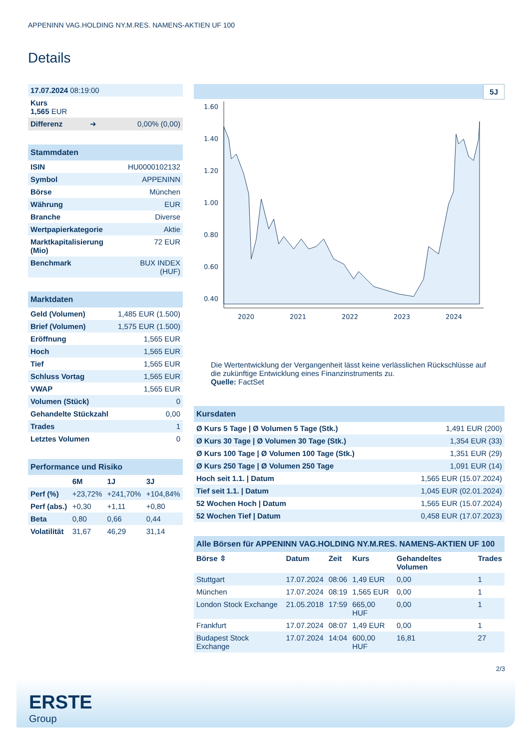APPENINN VAG.HOLDING NY.M.RES. NAMENS-AKTIEN UF 100
Details
| 17.07.2024 08:19:00 | | |
| Kurs 1,565 EUR | | |
| Differenz | ➜ | 0,00% (0,00) |
| Stammdaten | |
| --- | --- |
| ISIN | HU0000102132 |
| Symbol | APPENINN |
| Börse | München |
| Währung | EUR |
| Branche | Diverse |
| Wertpapierkategorie | Aktie |
| Marktkapitalisierung (Mio) | 72 EUR |
| Benchmark | BUX INDEX (HUF) |
| Marktdaten | |
| --- | --- |
| Geld (Volumen) | 1,485 EUR (1.500) |
| Brief (Volumen) | 1,575 EUR (1.500) |
| Eröffnung | 1,565 EUR |
| Hoch | 1,565 EUR |
| Tief | 1,565 EUR |
| Schluss Vortag | 1,565 EUR |
| VWAP | 1,565 EUR |
| Volumen (Stück) | 0 |
| Gehandelte Stückzahl | 0,00 |
| Trades | 1 |
| Letztes Volumen | 0 |
| Performance und Risiko | | | |
| --- | --- | --- | --- |
| | 6M | 1J | 3J |
| Perf (%) | +23,72% | +241,70% | +104,84% |
| Perf (abs.) | +0,30 | +1,11 | +0,80 |
| Beta | 0,80 | 0,66 | 0,44 |
| Volatilität | 31,67 | 46,29 | 31,14 |
5J
1.60
1.40
1.20
1.00
0.80
0.60
0.40
2020
2021
2022
2023
2024
Die Wertentwicklung der Vergangenheit lässt keine verlässlichen Rückschlüsse auf die zukünftige Entwicklung eines Finanzinstruments zu.
Quelle: FactSet
| Kursdaten | |
| --- | --- |
| Ø Kurs 5 Tage / Ø Volumen 5 Tage (Stk.) | 1,491 EUR (200) |
| Ø Kurs 30 Tage / Ø Volumen 30 Tage (Stk.) | 1,354 EUR (33) |
| Ø Kurs 100 Tage / Ø Volumen 100 Tage (Stk.) | 1,351 EUR (29) |
| Ø Kurs 250 Tage / Ø Volumen 250 Tage | 1,091 EUR (14) |
| Hoch seit 1.1. / Datum | 1,565 EUR (15.07.2024) |
| Tief seit 1.1. / Datum | 1,045 EUR (02.01.2024) |
| 52 Wochen Hoch / Datum | 1,565 EUR (15.07.2024) |
| 52 Wochen Tief / Datum | 0,458 EUR (17.07.2023) |
| Alle Börsen für APPENINN VAG.HOLDING NY.M.RES. NAMENS-AKTIEN UF 100 | | | | | |
| --- | --- | --- | --- | --- | --- |
| Börse ⇳ | Datum | Zeit | Kurs | Gehandeltes Volumen | Trades |
| Stuttgart | 17.07.2024 | 08:06 | 1,49 EUR | 0,00 | 1 |
| München | 17.07.2024 | 08:19 | 1,565 EUR | 0,00 | 1 |
| London Stock Exchange | 21.05.2018 | 17:59 | 665,00 HUF | 0,00 | 1 |
| Frankfurt | 17.07.2024 | 08:07 | 1,49 EUR | 0,00 | 1 |
| Budapest Stock Exchange | 17.07.2024 | 14:04 | 600,00 HUF | 16,81 | 27 |
2/3
ERSTE
Group